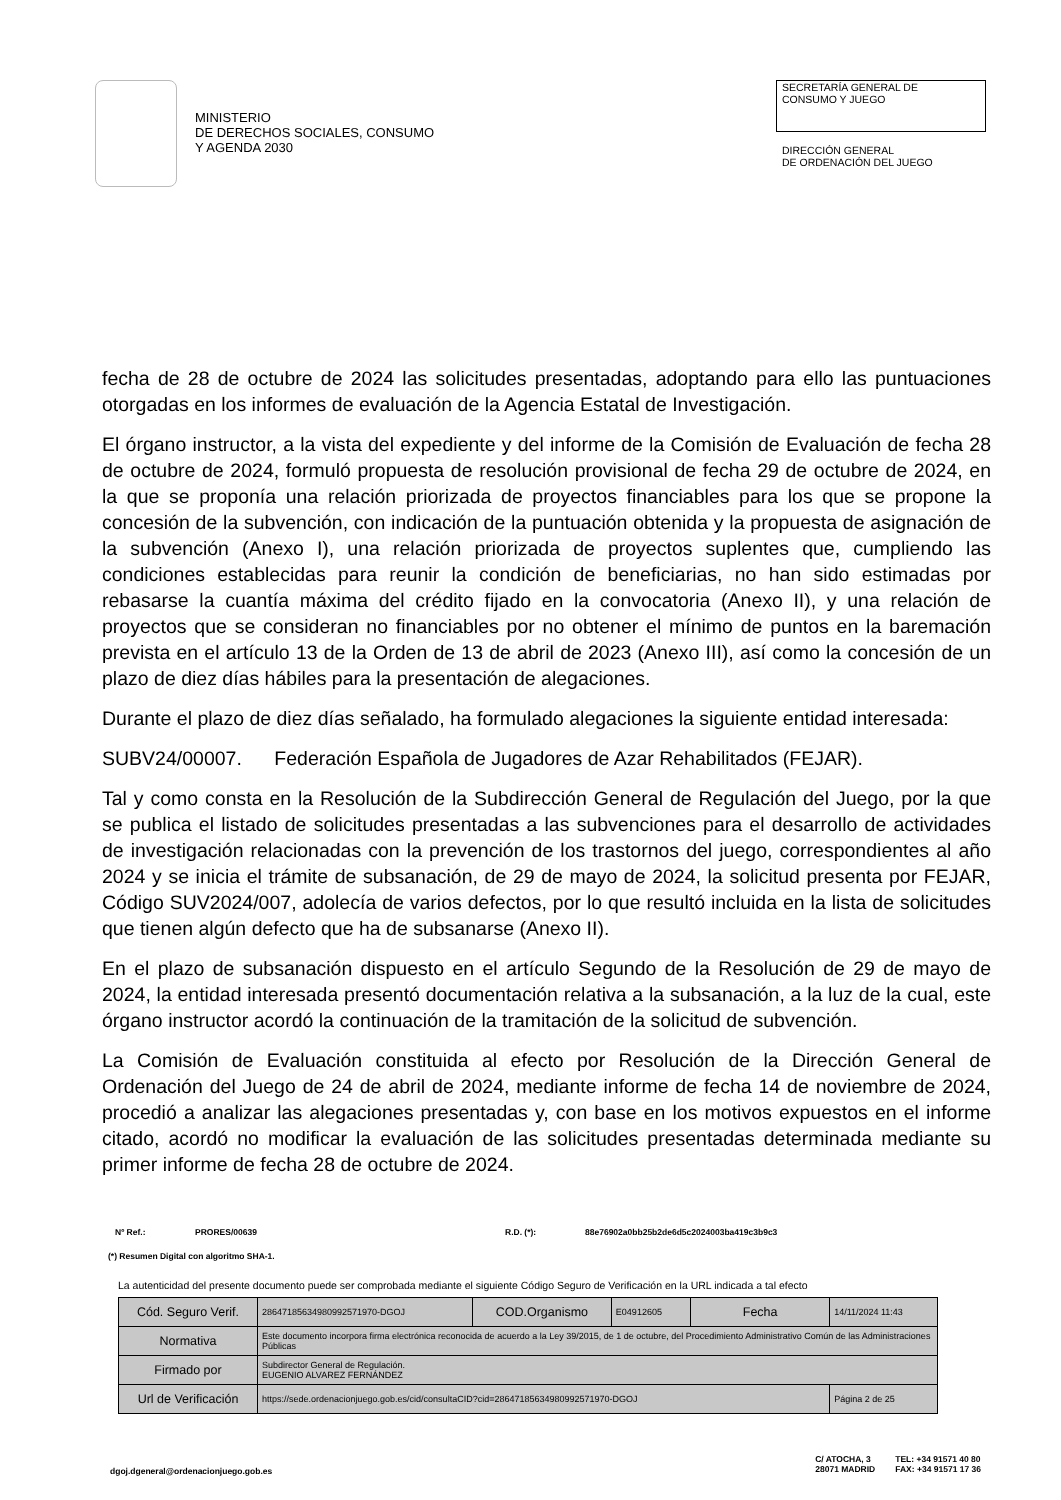MINISTERIO
DE DERECHOS SOCIALES, CONSUMO
Y AGENDA 2030
SECRETARÍA GENERAL DE
CONSUMO Y JUEGO
DIRECCIÓN GENERAL
DE ORDENACIÓN DEL JUEGO
fecha de 28 de octubre de 2024 las solicitudes presentadas, adoptando para ello las puntuaciones otorgadas en los informes de evaluación de la Agencia Estatal de Investigación.
El órgano instructor, a la vista del expediente y del informe de la Comisión de Evaluación de fecha 28 de octubre de 2024, formuló propuesta de resolución provisional de fecha 29 de octubre de 2024, en la que se proponía una relación priorizada de proyectos financiables para los que se propone la concesión de la subvención, con indicación de la puntuación obtenida y la propuesta de asignación de la subvención (Anexo I), una relación priorizada de proyectos suplentes que, cumpliendo las condiciones establecidas para reunir la condición de beneficiarias, no han sido estimadas por rebasarse la cuantía máxima del crédito fijado en la convocatoria (Anexo II), y una relación de proyectos que se consideran no financiables por no obtener el mínimo de puntos en la baremación prevista en el artículo 13 de la Orden de 13 de abril de 2023 (Anexo III), así como la concesión de un plazo de diez días hábiles para la presentación de alegaciones.
Durante el plazo de diez días señalado, ha formulado alegaciones la siguiente entidad interesada:
SUBV24/00007. Federación Española de Jugadores de Azar Rehabilitados (FEJAR).
Tal y como consta en la Resolución de la Subdirección General de Regulación del Juego, por la que se publica el listado de solicitudes presentadas a las subvenciones para el desarrollo de actividades de investigación relacionadas con la prevención de los trastornos del juego, correspondientes al año 2024 y se inicia el trámite de subsanación, de 29 de mayo de 2024, la solicitud presenta por FEJAR, Código SUV2024/007, adolecía de varios defectos, por lo que resultó incluida en la lista de solicitudes que tienen algún defecto que ha de subsanarse (Anexo II).
En el plazo de subsanación dispuesto en el artículo Segundo de la Resolución de 29 de mayo de 2024, la entidad interesada presentó documentación relativa a la subsanación, a la luz de la cual, este órgano instructor acordó la continuación de la tramitación de la solicitud de subvención.
La Comisión de Evaluación constituida al efecto por Resolución de la Dirección General de Ordenación del Juego de 24 de abril de 2024, mediante informe de fecha 14 de noviembre de 2024, procedió a analizar las alegaciones presentadas y, con base en los motivos expuestos en el informe citado, acordó no modificar la evaluación de las solicitudes presentadas determinada mediante su primer informe de fecha 28 de octubre de 2024.
Nº Ref.: PRORES/00639 R.D. (*): 88e76902a0bb25b2de6d5c2024003ba419c3b9c3
(*) Resumen Digital con algoritmo SHA-1.
La autenticidad del presente documento puede ser comprobada mediante el siguiente Código Seguro de Verificación en la URL indicada a tal efecto
| Cód. Seguro Verif. | 28647185634980992571970-DGOJ | COD.Organismo | E04912605 | Fecha | 14/11/2024 11:43 |
| Normativa | Este documento incorpora firma electrónica reconocida de acuerdo a la Ley 39/2015, de 1 de octubre, del Procedimiento Administrativo Común de las Administraciones Públicas | | | | |
| Firmado por | Subdirector General de Regulación. EUGENIO ALVAREZ FERNÁNDEZ | | | | |
| Url de Verificación | https://sede.ordenacionjuego.gob.es/cid/consultaCID?cid=28647185634980992571970-DGOJ | | | | Página 2 de 25 |
dgoj.dgeneral@ordenacionjuego.gob.es
C/ ATOCHA, 3
28071 MADRID
TEL: +34 91571 40 80
FAX: +34 91571 17 36